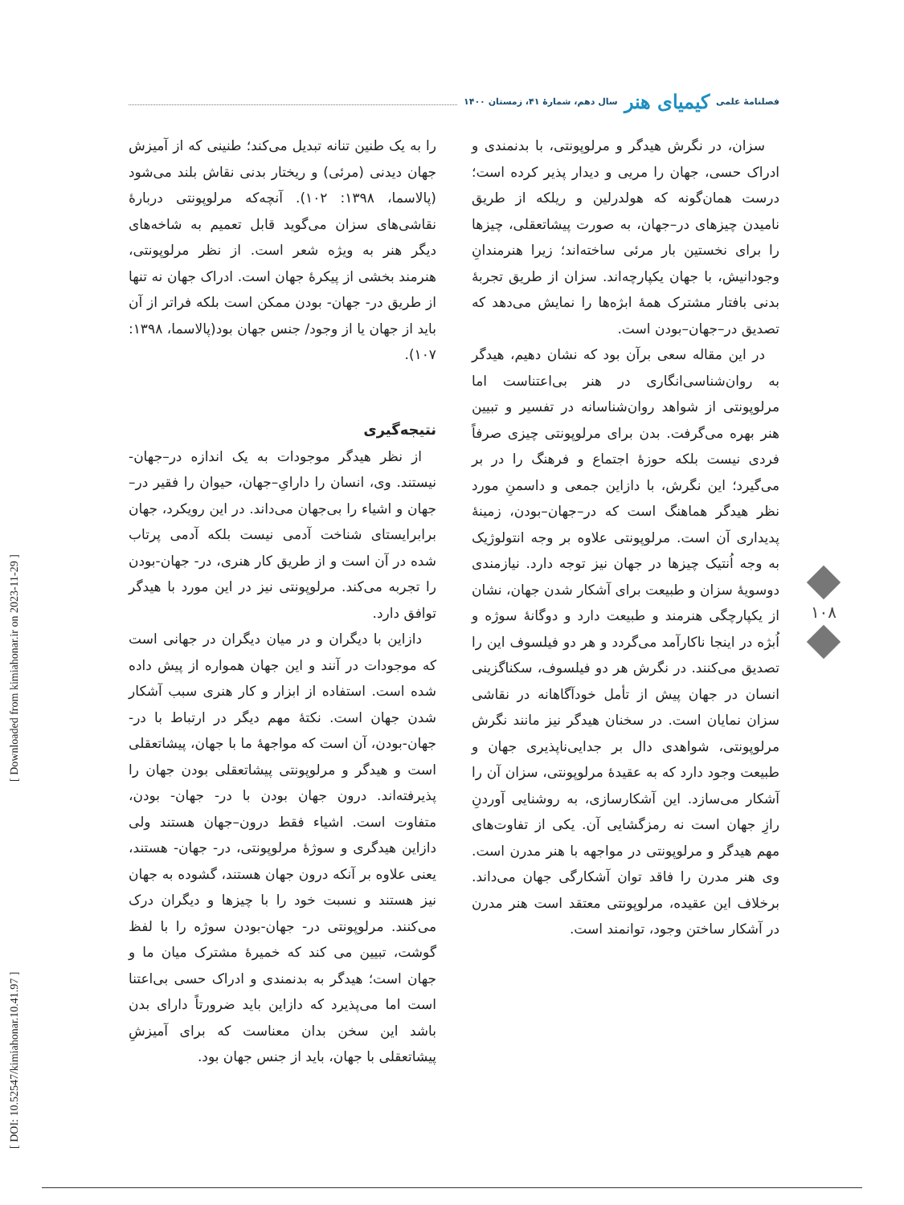فصلنامهٔ علمی کیمیای هنر سال دهم، شمارهٔ ۴۱، زمستان ۱۴۰۰
را به یک طنین تنانه تبدیل می‌کند؛ طنینی که از آمیزش جهان دیدنی (مرئی) و ریختار بدنی نقاش بلند می‌شود (پالاسما، ۱۳۹۸: ۱۰۲). آنچه‌که مرلوپونتی دربارهٔ نقاشی‌های سزان می‌گوید قابل تعمیم به شاخه‌های دیگر هنر به ویژه شعر است. از نظر مرلوپونتی، هنرمند بخشی از پیکرهٔ جهان است. ادراک جهان نه تنها از طریق در- جهان- بودن ممکن است بلکه فراتر از آن باید از جهان یا از وجود/ جنس جهان بود(پالاسما، ۱۳۹۸: ۱۰۷).
نتیجه‌گیری
از نظر هیدگر موجودات به یک اندازه در–جهان- نیستند. وی، انسان را دارایِ–جهان، حیوان را فقیر در–جهان و اشیاء را بی‌جهان می‌داند. در این رویکرد، جهان برابرایستای شناخت آدمی نیست بلکه آدمی پرتاب شده در آن است و از طریق کار هنری، در- جهان-بودن را تجربه می‌کند. مرلوپونتی نیز در این مورد با هیدگر توافق دارد.
دازاین با دیگران و در میان دیگران در جهانی است که موجودات در آنند و این جهان همواره از پیش داده شده است. استفاده از ابزار و کار هنری سبب آشکار شدن جهان است. نکتهٔ مهم دیگر در ارتباط با در- جهان-بودن، آن است که مواجههٔ ما با جهان، پیشاتعقلی است و هیدگر و مرلوپونتی پیشاتعقلی بودن جهان را پذیرفته‌اند. درون جهان بودن با در- جهان- بودن، متفاوت است. اشیاء فقط درون–جهان هستند ولی دازاین هیدگری و سوژهٔ مرلوپونتی، در- جهان- هستند، یعنی علاوه بر آنکه درون جهان هستند، گشوده به جهان نیز هستند و نسبت خود را با چیزها و دیگران درک می‌کنند. مرلوپونتی در- جهان-بودن سوژه را با لفظ گوشت، تبیین می کند که خمیرهٔ مشترک میان ما و جهان است؛ هیدگر به بدنمندی و ادراک حسی بی‌اعتنا است اما می‌پذیرد که دازاین باید ضرورتاً دارای بدن باشد این سخن بدان معناست که برای آمیزشِ پیشاتعقلی با جهان، باید از جنس جهان بود.
سزان، در نگرش هیدگر و مرلوپونتی، با بدنمندی و ادراک حسی، جهان را مریی و دیدار پذیر کرده است؛ درست همان‌گونه که هولدرلین و ریلکه از طریق نامیدن چیزهای در–جهان، به صورت پیشاتعقلی، چیزها را برای نخستین بار مرئی ساخته‌اند؛ زیرا هنرمندانِ وجودانیش، با جهان یکپارچه‌اند. سزان از طریق تجربهٔ بدنی بافتار مشترک همهٔ ابژه‌ها را نمایش می‌دهد که تصدیق در–جهان–بودن است.
در این مقاله سعی برآن بود که نشان دهیم، هیدگر به روان‌شناسی‌انگاری در هنر بی‌اعتناست اما مرلوپونتی از شواهد روان‌شناسانه در تفسیر و تبیین هنر بهره می‌گرفت. بدن برای مرلوپونتی چیزی صرفاً فردی نیست بلکه حوزهٔ اجتماع و فرهنگ را در بر می‌گیرد؛ این نگرش، با دازاین جمعی و داسمنِ مورد نظر هیدگر هماهنگ است که در–جهان–بودن، زمینهٔ پدیداری آن است. مرلوپونتی علاوه بر وجه انتولوژیک به وجه اُنتیک چیزها در جهان نیز توجه دارد. نیازمندی دوسویهٔ سزان و طبیعت برای آشکار شدن جهان، نشان از یکپارچگی هنرمند و طبیعت دارد و دوگانهٔ سوژه و اُبژه در اینجا ناکارآمد می‌گردد و هر دو فیلسوف این را تصدیق می‌کنند. در نگرش هر دو فیلسوف، سکناگزینی انسان در جهان پیش از تأمل خودآگاهانه در نقاشی سزان نمایان است. در سخنان هیدگر نیز مانند نگرش مرلوپونتی، شواهدی دال بر جدایی‌ناپذیری جهان و طبیعت وجود دارد که به عقیدهٔ مرلوپونتی، سزان آن را آشکار می‌سازد. این آشکارسازی، به روشنایی آوردنِ رازِ جهان است نه رمزگشایی آن. یکی از تفاوت‌های مهم هیدگر و مرلوپونتی در مواجهه با هنر مدرن است. وی هنر مدرن را فاقد توان آشکارگی جهان می‌داند. برخلاف این عقیده، مرلوپونتی معتقد است هنر مدرن در آشکار ساختن وجود، توانمند است.
۱۰۸
[ DOI: 10.52547/kimiahonar.10.41.97 ] [ Downloaded from kimiahonar.ir on 2023-11-29 ]